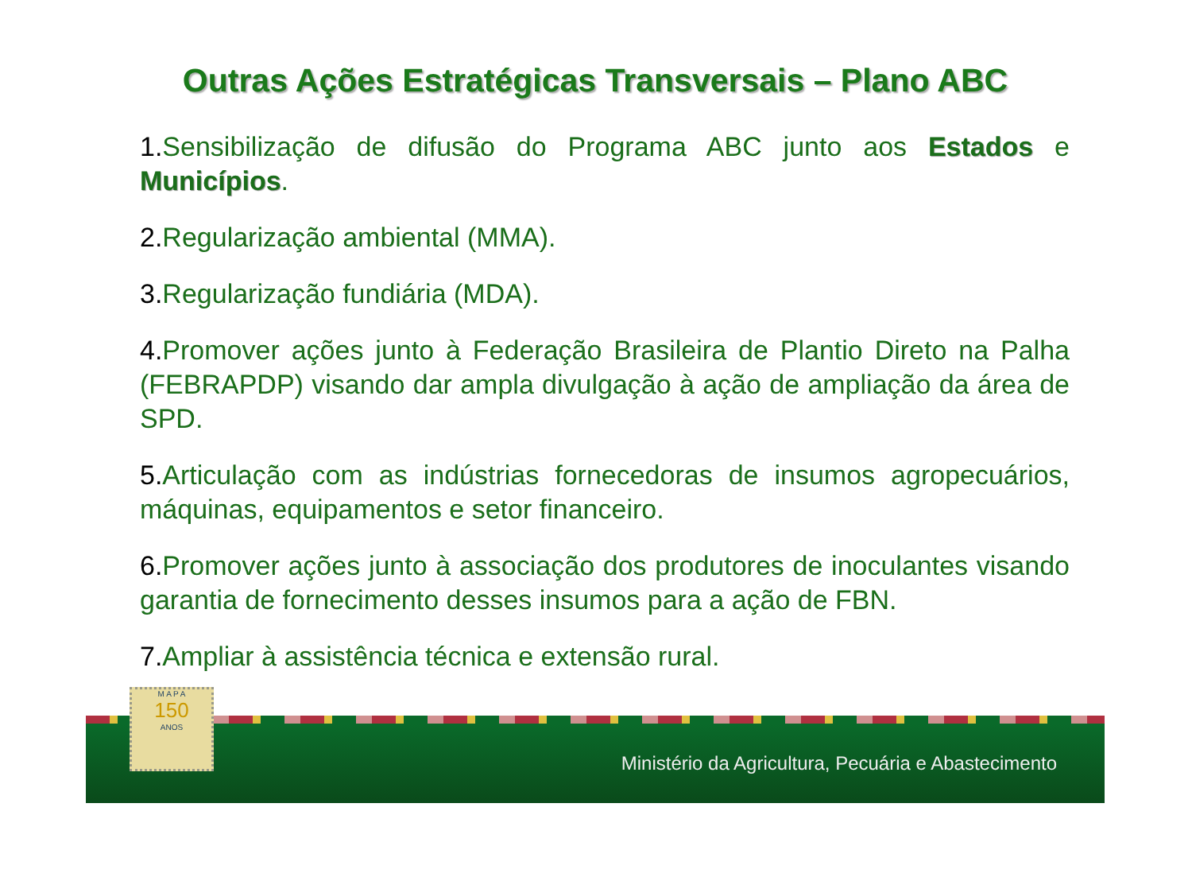Outras Ações Estratégicas Transversais – Plano ABC
1. Sensibilização de difusão do Programa ABC junto aos Estados e Municípios.
2. Regularização ambiental (MMA).
3. Regularização fundiária (MDA).
4. Promover ações junto à Federação Brasileira de Plantio Direto na Palha (FEBRAPDP) visando dar ampla divulgação à ação de ampliação da área de SPD.
5. Articulação com as indústrias fornecedoras de insumos agropecuários, máquinas, equipamentos e setor financeiro.
6. Promover ações junto à associação dos produtores de inoculantes visando garantia de fornecimento desses insumos para a ação de FBN.
7. Ampliar à assistência técnica e extensão rural.
Ministério da Agricultura, Pecuária e Abastecimento
M A P A
150
ANOS